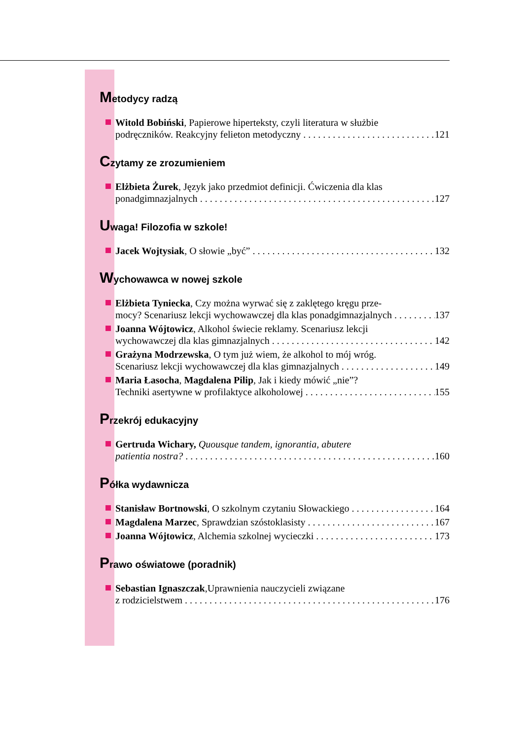Metodycy radzą
Witold Bobiński, Papierowe hiperteksty, czyli literatura w służbie
podręczników. Reakcyjny felieton metodyczny 121
Czytamy ze zrozumieniem
Elżbieta Żurek, Język jako przedmiot definicji. Ćwiczenia dla klas
ponadgimnazjalnych 127
Uwaga! Filozofia w szkole!
Jacek Wojtysiak, O słowie „być” 132
Wychowawca w nowej szkole
Elżbieta Tyniecka, Czy można wyrwać się z zaklętego kręgu prze-
mocy? Scenariusz lekcji wychowawczej dla klas ponadgimnazjalnych 137
Joanna Wójtowicz, Alkohol świecie reklamy. Scenariusz lekcji
wychowawczej dla klas gimnazjalnych 142
Grażyna Modrzewska, O tym już wiem, że alkohol to mój wróg.
Scenariusz lekcji wychowawczej dla klas gimnazjalnych 149
Maria Łasocha, Magdalena Pilip, Jak i kiedy mówić „nie”?
Techniki asertywne w profilaktyce alkoholowej 155
Przekrój edukacyjny
Gertruda Wichary, Quousque tandem, ignorantia, abutere
patientia nostra? 160
Półka wydawnicza
Stanisław Bortnowski, O szkolnym czytaniu Słowackiego 164
Magdalena Marzec, Sprawdzian szóstoklasisty 167
Joanna Wójtowicz, Alchemia szkolnej wycieczki 173
Prawo oświatowe (poradnik)
Sebastian Ignaszczak,Uprawnienia nauczycieli związane
z rodzicielstwem 176